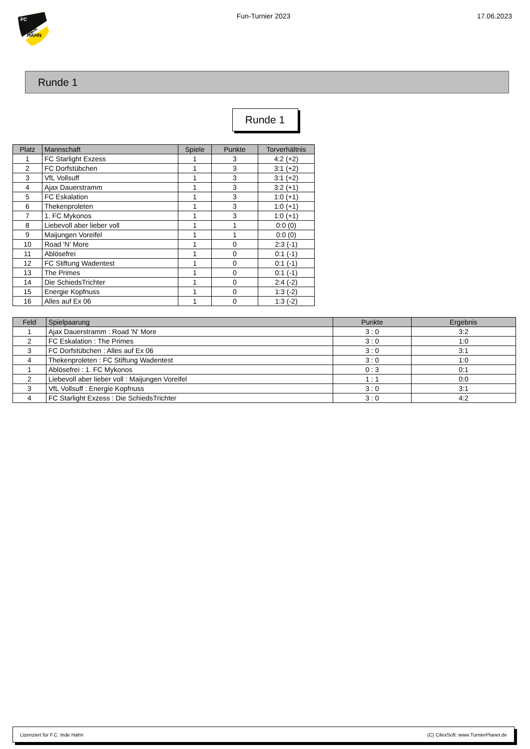FC
INDE
HAHN
Fun-Turnier 2023 17.06.2023
Runde 1
Runde 1
| Platz | Mannschaft | Spiele | Punkte | Torverhältnis |
| --- | --- | --- | --- | --- |
| 1 | FC Starlight Exzess | 1 | 3 | 4:2 (+2) |
| 2 | FC Dorfstübchen | 1 | 3 | 3:1 (+2) |
| 3 | VfL Vollsuff | 1 | 3 | 3:1 (+2) |
| 4 | Ajax Dauerstramm | 1 | 3 | 3:2 (+1) |
| 5 | FC Eskalation | 1 | 3 | 1:0 (+1) |
| 6 | Thekenproleten | 1 | 3 | 1:0 (+1) |
| 7 | 1. FC Mykonos | 1 | 3 | 1:0 (+1) |
| 8 | Liebevoll aber lieber voll | 1 | 1 | 0:0 (0) |
| 9 | Maijungen Voreifel | 1 | 1 | 0:0 (0) |
| 10 | Road 'N' More | 1 | 0 | 2:3 (-1) |
| 11 | Ablösefrei | 1 | 0 | 0:1 (-1) |
| 12 | FC Stiftung Wadentest | 1 | 0 | 0:1 (-1) |
| 13 | The Primes | 1 | 0 | 0:1 (-1) |
| 14 | Die SchiedsTrichter | 1 | 0 | 2:4 (-2) |
| 15 | Energie Kopfnuss | 1 | 0 | 1:3 (-2) |
| 16 | Alles auf Ex 06 | 1 | 0 | 1:3 (-2) |
| Feld | Spielpaarung | Punkte | Ergebnis |
| --- | --- | --- | --- |
| 1 | Ajax Dauerstramm : Road 'N' More | 3 : 0 | 3:2 |
| 2 | FC Eskalation : The Primes | 3 : 0 | 1:0 |
| 3 | FC Dorfstübchen : Alles auf Ex 06 | 3 : 0 | 3:1 |
| 4 | Thekenproleten : FC Stiftung Wadentest | 3 : 0 | 1:0 |
| 1 | Ablösefrei : 1. FC Mykonos | 0 : 3 | 0:1 |
| 2 | Liebevoll aber lieber voll : Maijungen Voreifel | 1 : 1 | 0:0 |
| 3 | VfL Vollsuff : Energie Kopfnuss | 3 : 0 | 3:1 |
| 4 | FC Starlight Exzess : Die SchiedsTrichter | 3 : 0 | 4:2 |
Lizenziert für F.C. Inde Hahn (C) CilexSoft: www.TurnierPlaner.de